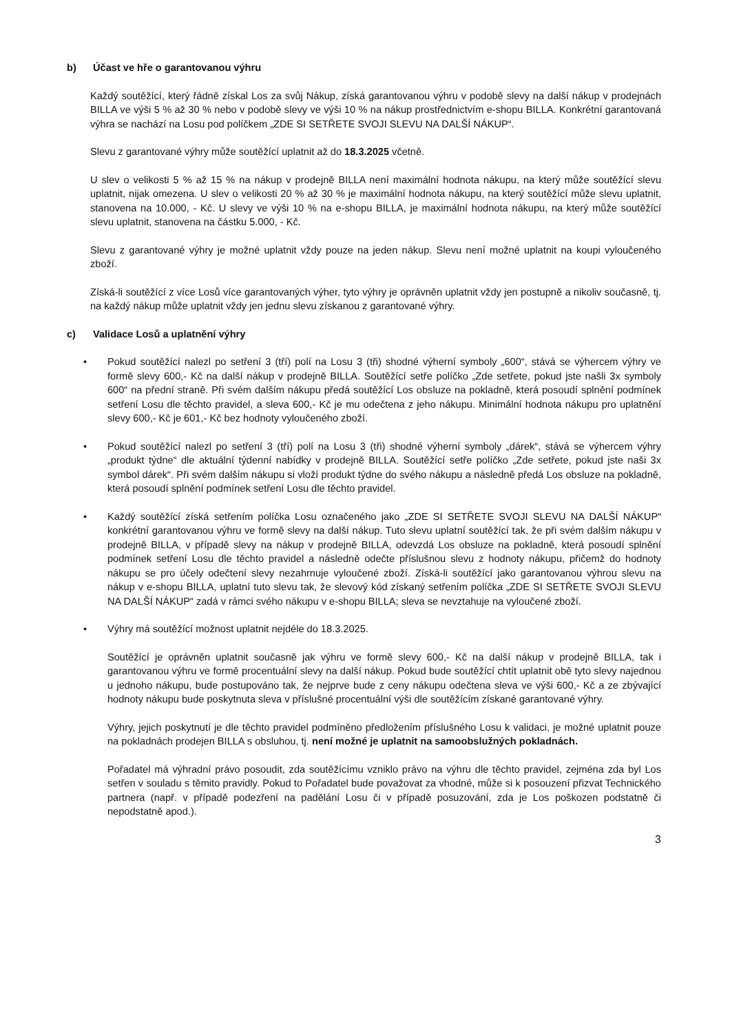b) Účast ve hře o garantovanou výhru
Každý soutěžící, který řádně získal Los za svůj Nákup, získá garantovanou výhru v podobě slevy na další nákup v prodejnách BILLA ve výši 5 % až 30 % nebo v podobě slevy ve výši 10 % na nákup prostřednictvím e-shopu BILLA. Konkrétní garantovaná výhra se nachází na Losu pod políčkem „ZDE SI SETŘETE SVOJI SLEVU NA DALŠÍ NÁKUP“.
Slevu z garantované výhry může soutěžící uplatnit až do 18.3.2025 včetně.
U slev o velikosti 5 % až 15 % na nákup v prodejně BILLA není maximální hodnota nákupu, na který může soutěžící slevu uplatnit, nijak omezena. U slev o velikosti 20 % až 30 % je maximální hodnota nákupu, na který soutěžící může slevu uplatnit, stanovena na 10.000, - Kč. U slevy ve výši 10 % na e-shopu BILLA, je maximální hodnota nákupu, na který může soutěžící slevu uplatnit, stanovena na částku 5.000, - Kč.
Slevu z garantované výhry je možné uplatnit vždy pouze na jeden nákup. Slevu není možné uplatnit na koupi vyloučeného zboží.
Získá-li soutěžící z více Losů více garantovaných výher, tyto výhry je oprávněn uplatnit vždy jen postupně a nikoliv současně, tj. na každý nákup může uplatnit vždy jen jednu slevu získanou z garantované výhry.
c) Validace Losů a uplatnění výhry
• Pokud soutěžící nalezl po setření 3 (tří) polí na Losu 3 (tři) shodné výherní symboly „600“, stává se výhercem výhry ve formě slevy 600,- Kč na další nákup v prodejně BILLA. Soutěžící setře políčko „Zde setřete, pokud jste našli 3x symboly 600“ na přední straně. Při svém dalším nákupu předá soutěžící Los obsluze na pokladně, která posoudí splnění podmínek setření Losu dle těchto pravidel, a sleva 600,- Kč je mu odečtena z jeho nákupu. Minimální hodnota nákupu pro uplatnění slevy 600,- Kč je 601,- Kč bez hodnoty vyloučeného zboží.
• Pokud soutěžící nalezl po setření 3 (tří) polí na Losu 3 (tři) shodné výherní symboly „dárek“, stává se výhercem výhry „produkt týdne“ dle aktuální týdenní nabídky v prodejně BILLA. Soutěžící setře políčko „Zde setřete, pokud jste naši 3x symbol dárek“. Při svém dalším nákupu si vloží produkt týdne do svého nákupu a následně předá Los obsluze na pokladně, která posoudí splnění podmínek setření Losu dle těchto pravidel.
• Každý soutěžící získá setřením políčka Losu označeného jako „ZDE SI SETŘETE SVOJI SLEVU NA DALŠÍ NÁKUP“ konkrétní garantovanou výhru ve formě slevy na další nákup. Tuto slevu uplatní soutěžící tak, že při svém dalším nákupu v prodejně BILLA, v případě slevy na nákup v prodejně BILLA, odevzdá Los obsluze na pokladně, která posoudí splnění podmínek setření Losu dle těchto pravidel a následně odečte příslušnou slevu z hodnoty nákupu, přičemž do hodnoty nákupu se pro účely odečtení slevy nezahrnuje vyloučené zboží. Získá-li soutěžící jako garantovanou výhrou slevu na nákup v e-shopu BILLA, uplatní tuto slevu tak, že slevový kód získaný setřením políčka „ZDE SI SETŘETE SVOJI SLEVU NA DALŠÍ NÁKUP“ zadá v rámci svého nákupu v e-shopu BILLA; sleva se nevztahuje na vyloučené zboží.
• Výhry má soutěžící možnost uplatnit nejdéle do 18.3.2025.
Soutěžící je oprávněn uplatnit současně jak výhru ve formě slevy 600,- Kč na další nákup v prodejně BILLA, tak i garantovanou výhru ve formě procentuální slevy na další nákup. Pokud bude soutěžící chtít uplatnit obě tyto slevy najednou u jednoho nákupu, bude postupováno tak, že nejprve bude z ceny nákupu odečtena sleva ve výši 600,- Kč a ze zbývající hodnoty nákupu bude poskytnuta sleva v příslušné procentuální výši dle soutěžícím získané garantované výhry.
Výhry, jejich poskytnutí je dle těchto pravidel podmíněno předložením příslušného Losu k validaci, je možné uplatnit pouze na pokladnách prodejen BILLA s obsluhou, tj. není možné je uplatnit na samoobslužných pokladnách.
Pořadatel má výhradní právo posoudit, zda soutěžícímu vzniklo právo na výhru dle těchto pravidel, zejména zda byl Los setřen v souladu s těmito pravidly. Pokud to Pořadatel bude považovat za vhodné, může si k posouzení přizvat Technického partnera (např. v případě podezření na padělání Losu či v případě posuzování, zda je Los poškozen podstatně či nepodstatně apod.).
3